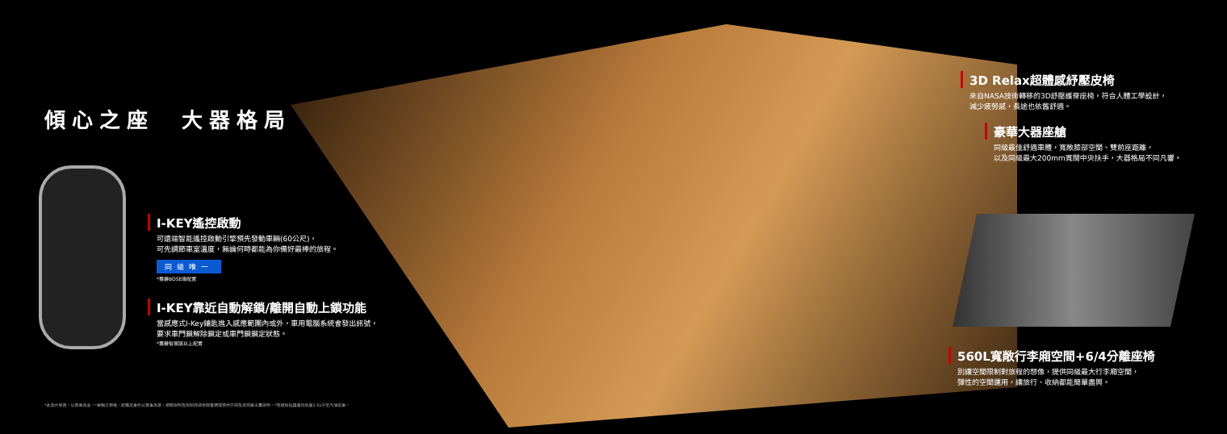傾心之座　大器格局
I-KEY遙控啟動
可遠端智能遙控啟動引擎預先發動車輛(60公尺)，
可先調節車室溫度，無論何時都能為你備好最棒的旅程。
同級唯一
*尊爵BOSE版配置
I-KEY靠近自動解鎖/離開自動上鎖功能
當感應式I-Key鑰匙進入感應範圍內或外，車用電腦系統會發出訊號，
要求車門鎖解除鎖定或車門鎖鎖定狀態。
*尊爵智駕版以上配置
3D Relax超體感紓壓皮椅
來自NASA技術轉移的3D舒壓護脊座椅，符合人體工學設計，
減少疲勞感，長途也依舊舒適。
豪華大器座艙
同級最佳舒適車體，寬敞膝部空間、雙前座距離，
以及同級最大200mm寬闊中央扶手，大器格局不同凡響。
560L寬敞行李廂空間+6/4分離座椅
別讓空間限制對旅程的想像，提供同級最大行李廂空間，
彈性的空間運用，讓旅行、收納都能簡單盡興。
*此為示意圖，以實車為主。*車輛之規格、配備及車色以實車為準。相關說明及限制詳請參閱官網或使用手冊及本冊最末頁說明。*同級係指國產排氣量1.6L中型汽油房車。